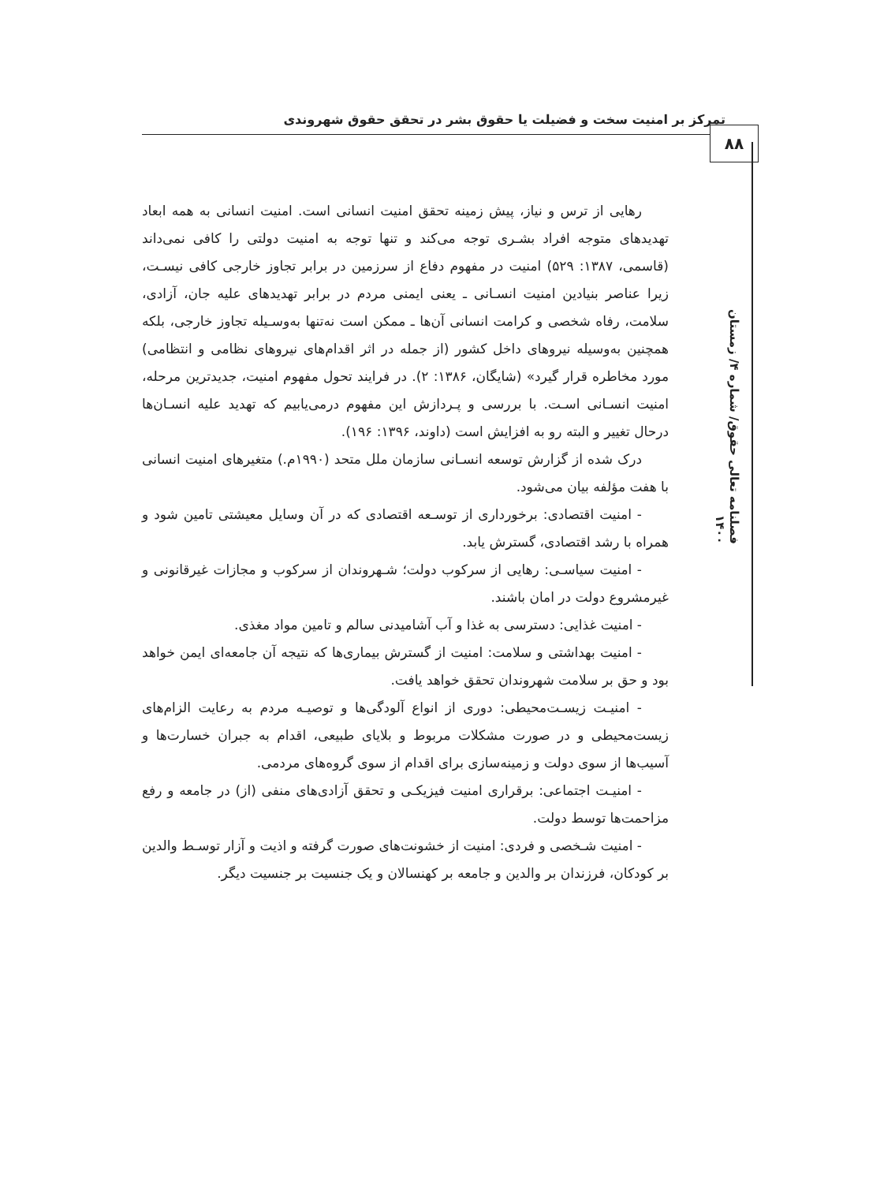تمرکز بر امنیت سخت و فضیلت یا حقوق بشر در تحقق حقوق شهروندی
۸۸
فصلنامه تعالی حقوق/ شماره ۴/ زمستان ۱۴۰۰
رهایی از ترس و نیاز، پیش زمینه تحقق امنیت انسانی است. امنیت انسانی به همه ابعاد تهدیدهای متوجه افراد بشـری توجه می‌کند و تنها توجه به امنیت دولتی را کافی نمی‌داند (قاسمی، ۱۳۸۷: ۵۲۹) امنیت در مفهوم دفاع از سرزمین در برابر تجاوز خارجی کافی نیسـت، زیرا عناصر بنیادین امنیت انسـانی ـ یعنی ایمنی مردم در برابر تهدیدهای علیه جان، آزادی، سلامت، رفاه شخصی و کرامت انسانی آن‌ها ـ ممکن است نه‌تنها به‌وسـیله تجاوز خارجی، بلکه همچنین به‌وسیله نیروهای داخل کشور (از جمله در اثر اقدام‌های نیروهای نظامی و انتظامی) مورد مخاطره قرار گیرد» (شایگان، ۱۳۸۶: ۲). در فرایند تحول مفهوم امنیت، جدیدترین مرحله، امنیت انسـانی اسـت. با بررسی و پـردازش این مفهوم درمی‌یابیم که تهدید علیه انسـان‌ها درحال تغییر و البته رو به افزایش است (داوند، ۱۳۹۶: ۱۹۶).
درک شده از گزارش توسعه انسـانی سازمان ملل متحد (۱۹۹۰م.) متغیرهای امنیت انسانی با هفت مؤلفه بیان می‌شود.
- امنیت اقتصادی: برخورداری از توسـعه اقتصادی که در آن وسایل معیشتی تامین شود و همراه با رشد اقتصادی، گسترش یابد.
- امنیت سیاسـی: رهایی از سرکوب دولت؛ شـهروندان از سرکوب و مجازات غیرقانونی و غیرمشروع دولت در امان باشند.
- امنیت غذایی: دسترسی به غذا و آب آشامیدنی سالم و تامین مواد مغذی.
- امنیت بهداشتی و سلامت: امنیت از گسترش بیماری‌ها که نتیجه آن جامعه‌ای ایمن خواهد بود و حق بر سلامت شهروندان تحقق خواهد یافت.
- امنیـت زیسـت‌محیطی: دوری از انواع آلودگی‌ها و توصیـه مردم به رعایت الزام‌های زیست‌محیطی و در صورت مشکلات مربوط و بلایای طبیعی، اقدام به جبران خسارت‌ها و آسیب‌ها از سوی دولت و زمینه‌سازی برای اقدام از سوی گروه‌های مردمی.
- امنیـت اجتماعی: برقراری امنیت فیزیکـی و تحقق آزادی‌های منفی (از) در جامعه و رفع مزاحمت‌ها توسط دولت.
- امنیت شـخصی و فردی: امنیت از خشونت‌های صورت گرفته و اذیت و آزار توسـط والدین بر کودکان، فرزندان بر والدین و جامعه بر کهنسالان و یک جنسیت بر جنسیت دیگر.